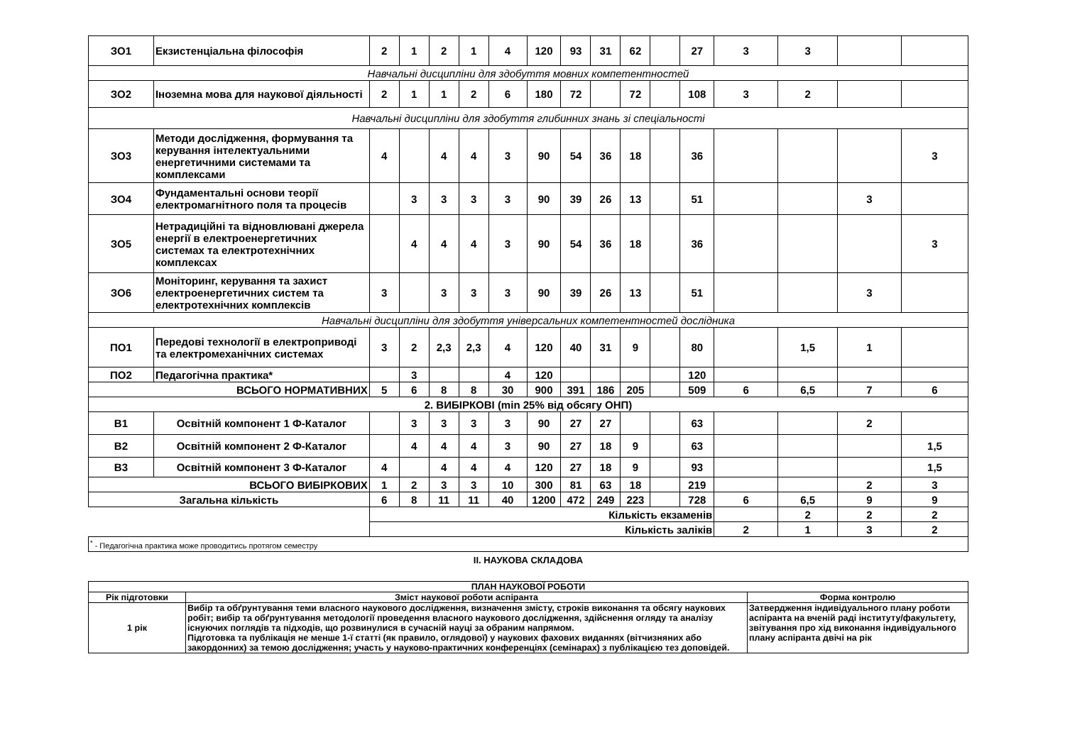| ЗО1 | Екзистенціальна філософія | 2 | 1 | 2 | 1 | 4 | 120 | 93 | 31 | 62 | | 27 | 3 | 3 | | |
| Навчальні дисципліни для здобуття мовних компетентностей | | | | | | | | | | | | | | | | |
| ЗО2 | Іноземна мова для наукової діяльності | 2 | 1 | 1 | 2 | 6 | 180 | 72 | | 72 | | 108 | 3 | 2 | | |
| Навчальні дисципліни для здобуття глибинних знань зі спеціальності | | | | | | | | | | | | | | | | |
| ЗО3 | Методи дослідження, формування та керування інтелектуальними енергетичними системами та комплексами | 4 | | 4 | 4 | 3 | 90 | 54 | 36 | 18 | | 36 | | | | 3 |
| ЗО4 | Фундаментальні основи теорії електромагнітного поля та процесів | | 3 | 3 | 3 | 3 | 90 | 39 | 26 | 13 | | 51 | | | 3 | |
| ЗО5 | Нетрадиційні та відновлювані джерела енергії в електроенергетичних системах та електротехнічних комплексах | | 4 | 4 | 4 | 3 | 90 | 54 | 36 | 18 | | 36 | | | | 3 |
| ЗО6 | Моніторинг, керування та захист електроенергетичних систем та електротехнічних комплексів | 3 | | 3 | 3 | 3 | 90 | 39 | 26 | 13 | | 51 | | | 3 | |
| Навчальні дисципліни для здобуття універсальних компетентностей дослідника | | | | | | | | | | | | | | | | |
| ПО1 | Передові технології в електроприводі та електромеханічних системах | 3 | 2 | 2,3 | 2,3 | 4 | 120 | 40 | 31 | 9 | | 80 | | 1,5 | 1 | |
| ПО2 | Педагогічна практика* | | 3 | | | 4 | 120 | | | | | 120 | | | | |
| ВСЬОГО НОРМАТИВНИХ | | 5 | 6 | 8 | 8 | 30 | 900 | 391 | 186 | 205 | | 509 | 6 | 6,5 | 7 | 6 |
| 2. ВИБІРКОВІ (min 25% від обсягу ОНП) | | | | | | | | | | | | | | | | |
| В1 | Освітній компонент 1 Ф-Каталог | | 3 | 3 | 3 | 3 | 90 | 27 | 27 | | | 63 | | | 2 | |
| В2 | Освітній компонент 2 Ф-Каталог | | 4 | 4 | 4 | 3 | 90 | 27 | 18 | 9 | | 63 | | | | 1,5 |
| В3 | Освітній компонент 3 Ф-Каталог | 4 | | 4 | 4 | 4 | 120 | 27 | 18 | 9 | | 93 | | | | 1,5 |
| ВСЬОГО ВИБІРКОВИХ | | 1 | 2 | 3 | 3 | 10 | 300 | 81 | 63 | 18 | | 219 | | | 2 | 3 |
| Загальна кількість | | 6 | 8 | 11 | 11 | 40 | 1200 | 472 | 249 | 223 | | 728 | 6 | 6,5 | 9 | 9 |
| | | Кількість екзаменів | | | | | | | | | | | | 2 | 2 | 2 |
| | | Кількість заліків | | | | | | | | | | | 2 | 1 | 3 | 2 |
| <sup>*</sup> - Педагогічна практика може проводитись протягом семестру | | | | | | | | | | | | | | | | |
ІІ. НАУКОВА СКЛАДОВА
| ПЛАН НАУКОВОЇ РОБОТИ | | |
| --- | --- | --- |
| Рік підготовки | Зміст наукової роботи аспіранта | Форма контролю |
| 1 рік | Вибір та обґрунтування теми власного наукового дослідження, визначення змісту, строків виконання та обсягу наукових робіт; вибір та обґрунтування методології проведення власного наукового дослідження, здійснення огляду та аналізу існуючих поглядів та підходів, що розвинулися в сучасній науці за обраним напрямом. Підготовка та публікація не менше 1-ї статті (як правило, оглядової) у наукових фахових виданнях (вітчизняних або закордонних) за темою дослідження; участь у науково-практичних конференціях (семінарах) з публікацією тез доповідей. | Затвердження індивідуального плану роботи аспіранта на вченій раді інституту/факультету, звітування про хід виконання індивідуального плану аспіранта двічі на рік |